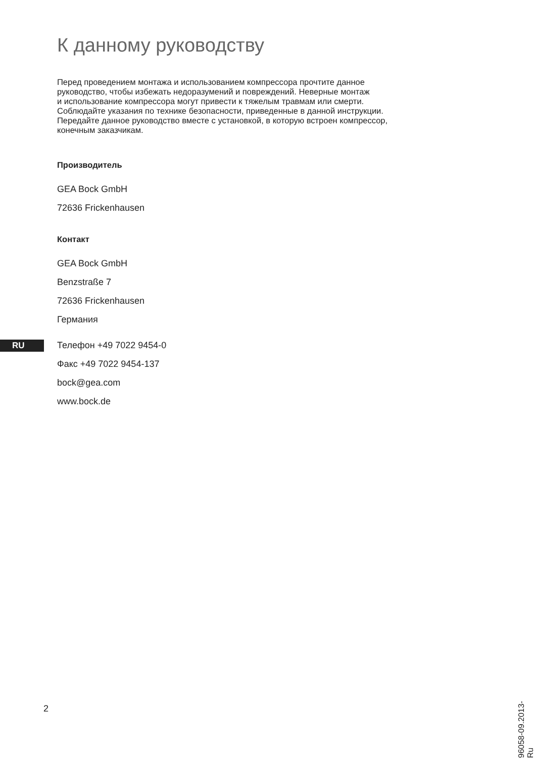К данному руководству
Перед проведением монтажа и использованием компрессора прочтите данное
руководство, чтобы избежать недоразумений и повреждений. Неверные монтаж
и использование компрессора могут привести к тяжелым травмам или смерти.
Соблюдайте указания по технике безопасности, приведенные в данной инструкции.
Передайте данное руководство вместе с установкой, в которую встроен компрессор,
конечным заказчикам.
Производитель
GEA Bock GmbH
72636 Frickenhausen
Контакт
GEA Bock GmbH
Benzstraße 7
72636 Frickenhausen
Германия
Телефон +49 7022 9454-0
Факс +49 7022 9454-137
bock@gea.com
www.bock.de
RU
2
96058-09.2013-Ru